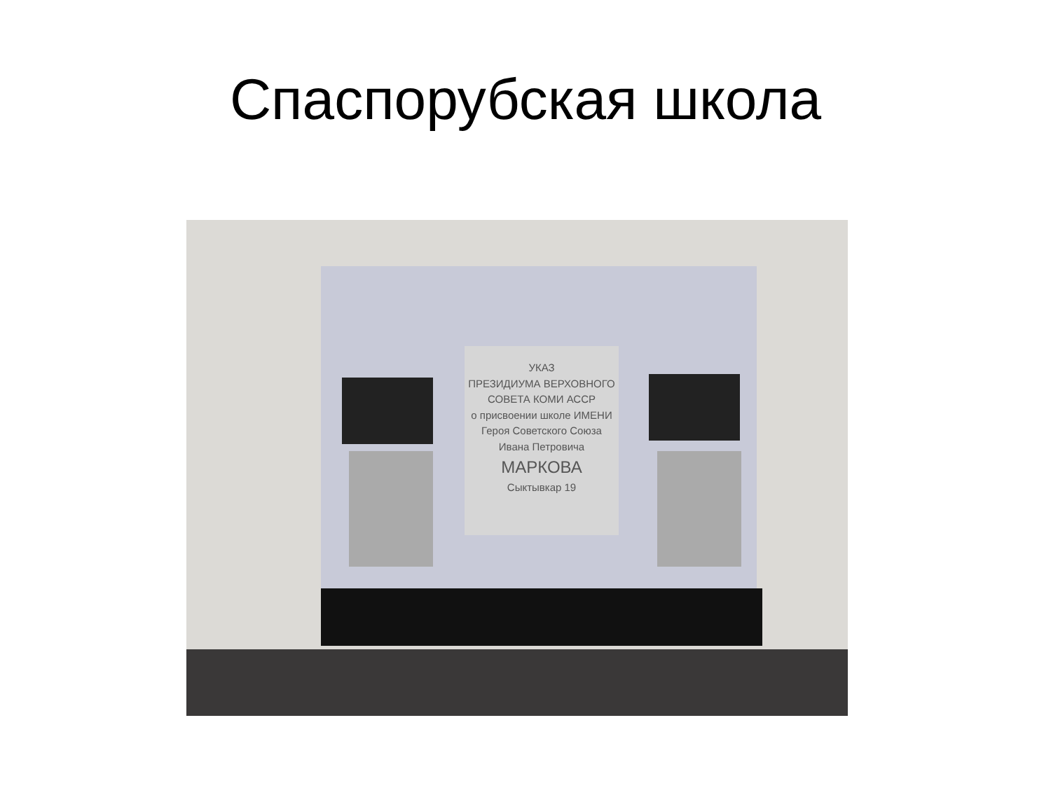Спаспорубская школа
УКАЗ
ПРЕЗИДИУМА ВЕРХОВНОГО
СОВЕТА КОМИ АССР
о присвоении школе ИМЕНИ
Героя Советского Союза
Ивана Петровича
МАРКОВА
Сыктывкар 19